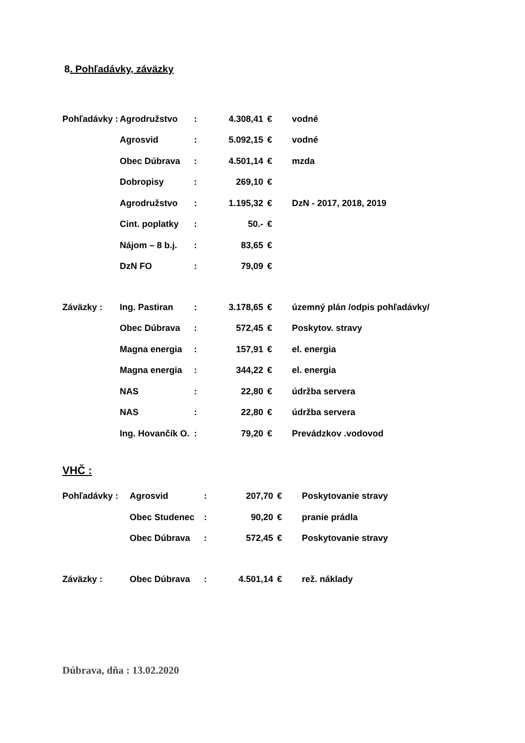8. Pohľadávky, záväzky
| Pohľadávky : | Agrodružstvo | : | 4.308,41 | € | vodné |
| | Agrosvid | : | 5.092,15 | € | vodné |
| | Obec Dúbrava | : | 4.501,14 | € | mzda |
| | Dobropisy | : | 269,10 | € | |
| | Agrodružstvo | : | 1.195,32 | € | DzN - 2017, 2018, 2019 |
| | Cint. poplatky | : | 50.- | € | |
| | Nájom – 8 b.j. | : | 83,65 | € | |
| | DzN FO | : | 79,09 | € | |
| Záväzky : | Ing. Pastiran | : | 3.178,65 | € | územný plán /odpis pohľadávky/ |
| | Obec Dúbrava | : | 572,45 | € | Poskytov. stravy |
| | Magna energia | : | 157,91 | € | el. energia |
| | Magna energia | : | 344,22 | € | el. energia |
| | NAS | : | 22,80 | € | údržba servera |
| | NAS | : | 22,80 | € | údržba servera |
| | Ing. Hovančík O. | : | 79,20 | € | Prevádzkov .vodovod |
VHČ :
| Pohľadávky : | Agrosvid | : | 207,70 | € | Poskytovanie stravy |
| | Obec Studenec | : | 90,20 | € | pranie prádla |
| | Obec Dúbrava | : | 572,45 | € | Poskytovanie stravy |
| Záväzky : | Obec Dúbrava | : | 4.501,14 | € | rež. náklady |
Dúbrava, dňa : 13.02.2020